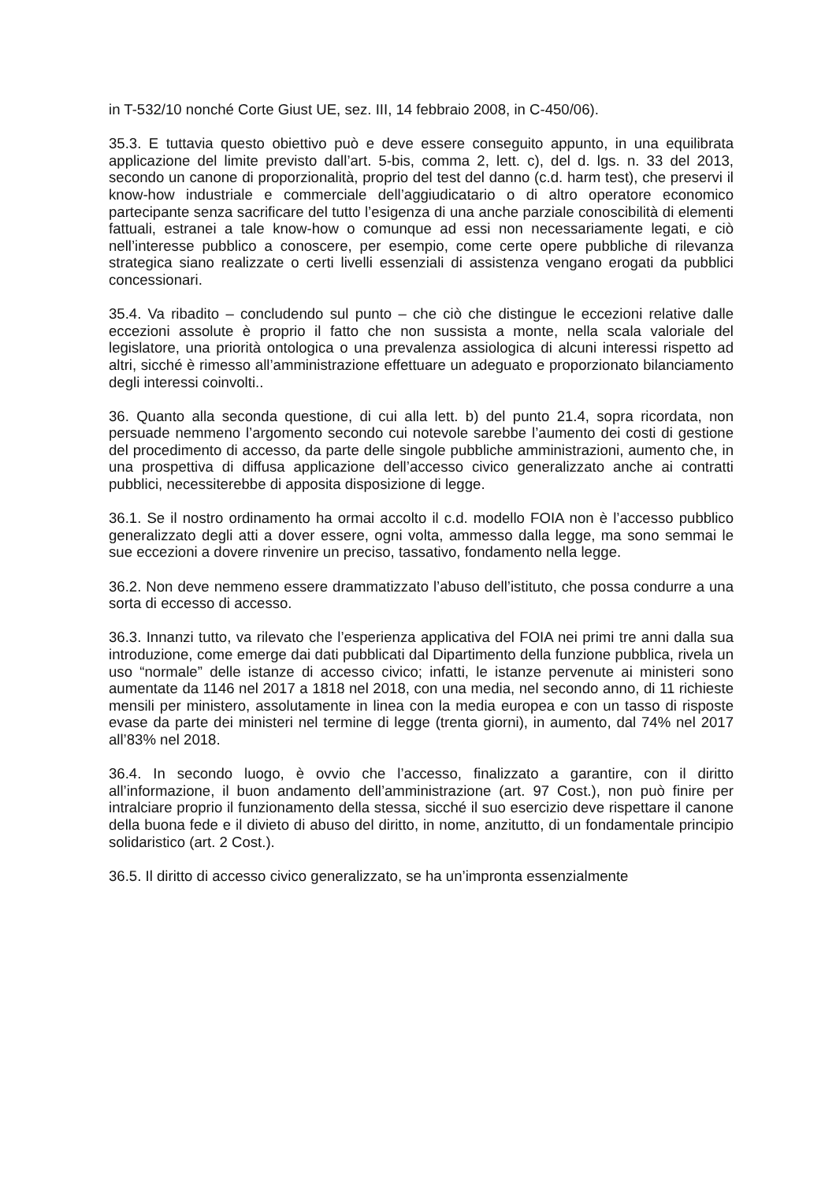in T-532/10 nonché Corte Giust UE, sez. III, 14 febbraio 2008, in C-450/06).
35.3. E tuttavia questo obiettivo può e deve essere conseguito appunto, in una equilibrata applicazione del limite previsto dall’art. 5-bis, comma 2, lett. c), del d. lgs. n. 33 del 2013, secondo un canone di proporzionalità, proprio del test del danno (c.d. harm test), che preservi il know-how industriale e commerciale dell’aggiudicatario o di altro operatore economico partecipante senza sacrificare del tutto l’esigenza di una anche parziale conoscibilità di elementi fattuali, estranei a tale know-how o comunque ad essi non necessariamente legati, e ciò nell’interesse pubblico a conoscere, per esempio, come certe opere pubbliche di rilevanza strategica siano realizzate o certi livelli essenziali di assistenza vengano erogati da pubblici concessionari.
35.4. Va ribadito – concludendo sul punto – che ciò che distingue le eccezioni relative dalle eccezioni assolute è proprio il fatto che non sussista a monte, nella scala valoriale del legislatore, una priorità ontologica o una prevalenza assiologica di alcuni interessi rispetto ad altri, sicché è rimesso all’amministrazione effettuare un adeguato e proporzionato bilanciamento degli interessi coinvolti..
36. Quanto alla seconda questione, di cui alla lett. b) del punto 21.4, sopra ricordata, non persuade nemmeno l’argomento secondo cui notevole sarebbe l’aumento dei costi di gestione del procedimento di accesso, da parte delle singole pubbliche amministrazioni, aumento che, in una prospettiva di diffusa applicazione dell’accesso civico generalizzato anche ai contratti pubblici, necessiterebbe di apposita disposizione di legge.
36.1. Se il nostro ordinamento ha ormai accolto il c.d. modello FOIA non è l’accesso pubblico generalizzato degli atti a dover essere, ogni volta, ammesso dalla legge, ma sono semmai le sue eccezioni a dovere rinvenire un preciso, tassativo, fondamento nella legge.
36.2. Non deve nemmeno essere drammatizzato l’abuso dell’istituto, che possa condurre a una sorta di eccesso di accesso.
36.3. Innanzi tutto, va rilevato che l’esperienza applicativa del FOIA nei primi tre anni dalla sua introduzione, come emerge dai dati pubblicati dal Dipartimento della funzione pubblica, rivela un uso “normale” delle istanze di accesso civico; infatti, le istanze pervenute ai ministeri sono aumentate da 1146 nel 2017 a 1818 nel 2018, con una media, nel secondo anno, di 11 richieste mensili per ministero, assolutamente in linea con la media europea e con un tasso di risposte evase da parte dei ministeri nel termine di legge (trenta giorni), in aumento, dal 74% nel 2017 all’83% nel 2018.
36.4. In secondo luogo, è ovvio che l’accesso, finalizzato a garantire, con il diritto all’informazione, il buon andamento dell’amministrazione (art. 97 Cost.), non può finire per intralciare proprio il funzionamento della stessa, sicché il suo esercizio deve rispettare il canone della buona fede e il divieto di abuso del diritto, in nome, anzitutto, di un fondamentale principio solidaristico (art. 2 Cost.).
36.5. Il diritto di accesso civico generalizzato, se ha un’impronta essenzialmente